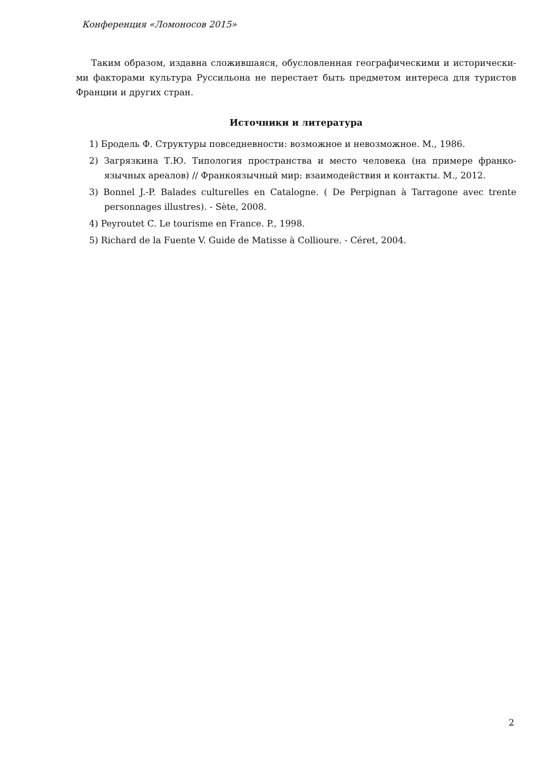Конференция «Ломоносов 2015»
Таким образом, издавна сложившаяся, обусловленная географическими и исторически­ми факторами культура Руссильона не перестает быть предметом интереса для туристов Франции и других стран.
Источники и литература
1) Бродель Ф. Структуры повседневности: возможное и невозможное. М., 1986.
2) Загрязкина Т.Ю. Типология пространства и место человека (на примере франко­язычных ареалов) // Франкоязычный мир: взаимодействия и контакты. М., 2012.
3) Bonnel J.-P. Balades culturelles en Catalogne. ( De Perpignan à Tarragone avec trente personnages illustres). - Sète, 2008.
4) Peyroutet C. Le tourisme en France. P., 1998.
5) Richard de la Fuente V. Guide de Matisse à Collioure. - Céret, 2004.
2